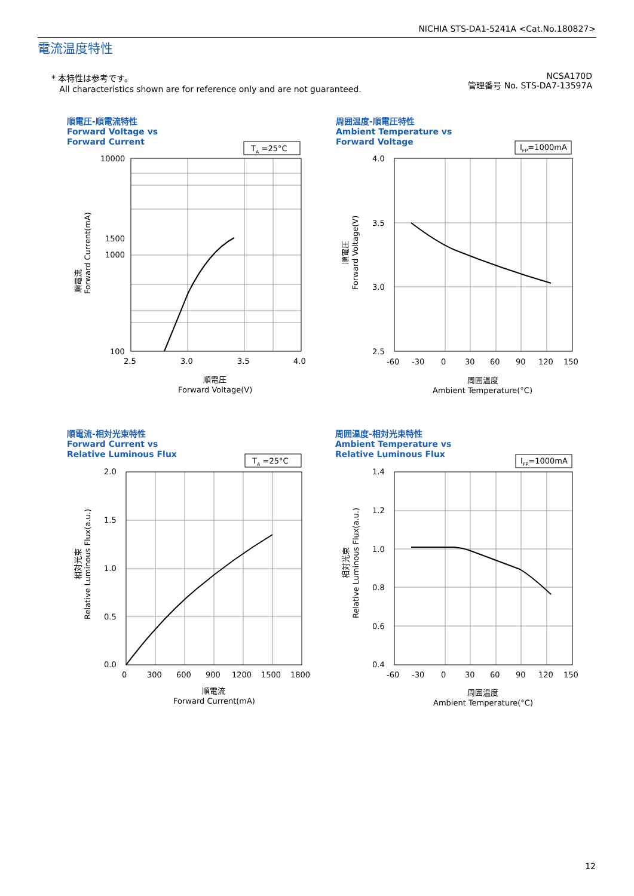NICHIA STS-DA1-5241A <Cat.No.180827>
電流温度特性
* 本特性は参考です。
All characteristics shown are for reference only and are not guaranteed.
NCSA170D
管理番号 No. STS-DA7-13597A
順電圧-順電流特性
Forward Voltage vs
Forward Current
周囲温度-順電圧特性
Ambient Temperature vs
Forward Voltage
順電流-相対光束特性
Forward Current vs
Relative Luminous Flux
周囲温度-相対光束特性
Ambient Temperature vs
Relative Luminous Flux
TA =25°C
10000
1500
1000
100
2.5
3.0
3.5
4.0
順電圧
Forward Voltage(V)
順電流
Forward Current(mA)
IFP=1000mA
4.0
3.5
3.0
2.5
-60
-30
0
30
60
90
120
150
周囲温度
Ambient Temperature(°C)
順電圧
Forward Voltage(V)
TA =25°C
2.0
1.5
1.0
0.5
0.0
0
300
600
900
1200
1500
1800
順電流
Forward Current(mA)
相対光束
Relative Luminous Flux(a.u.)
IFP=1000mA
1.4
1.2
1.0
0.8
0.6
0.4
-60
-30
0
30
60
90
120
150
周囲温度
Ambient Temperature(°C)
相対光束
Relative Luminous Flux(a.u.)
12